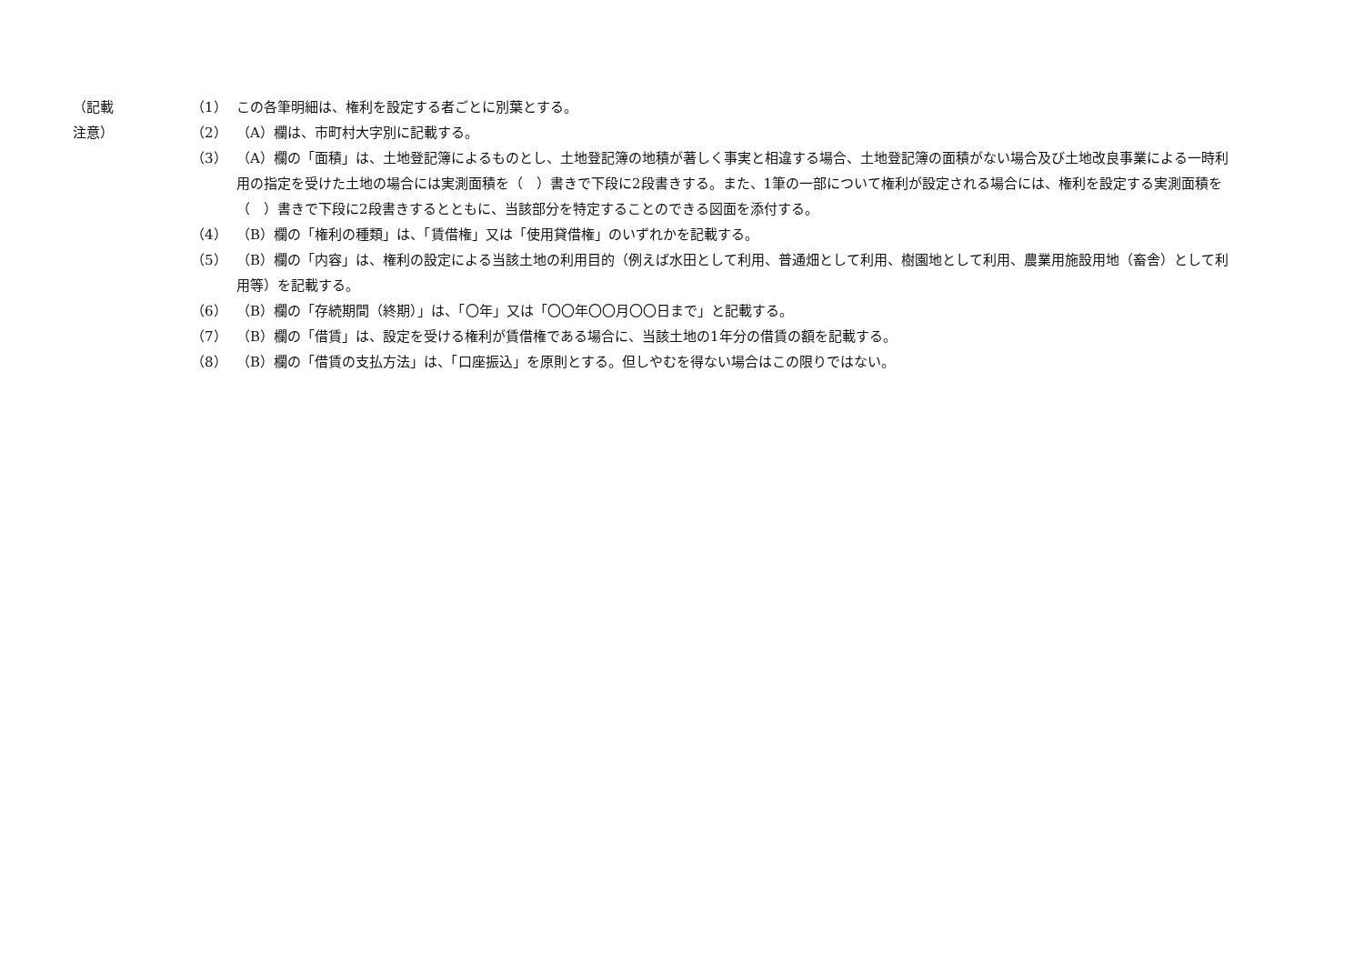（記載注意） （1） この各筆明細は、権利を設定する者ごとに別葉とする。
（2） （A）欄は、市町村大字別に記載する。
（3） （A）欄の「面積」は、土地登記簿によるものとし、土地登記簿の地積が著しく事実と相違する場合、土地登記簿の面積がない場合及び土地改良事業による一時利用の指定を受けた土地の場合には実測面積を（　）書きで下段に2段書きする。また、1筆の一部について権利が設定される場合には、権利を設定する実測面積を（　）書きで下段に2段書きするとともに、当該部分を特定することのできる図面を添付する。
（4） （B）欄の「権利の種類」は、「賃借権」又は「使用貸借権」のいずれかを記載する。
（5） （B）欄の「内容」は、権利の設定による当該土地の利用目的（例えば水田として利用、普通畑として利用、樹園地として利用、農業用施設用地（畜舎）として利用等）を記載する。
（6） （B）欄の「存続期間（終期）」は、「〇年」又は「〇〇年〇〇月〇〇日まで」と記載する。
（7） （B）欄の「借賃」は、設定を受ける権利が賃借権である場合に、当該土地の1年分の借賃の額を記載する。
（8） （B）欄の「借賃の支払方法」は、「口座振込」を原則とする。但しやむを得ない場合はこの限りではない。